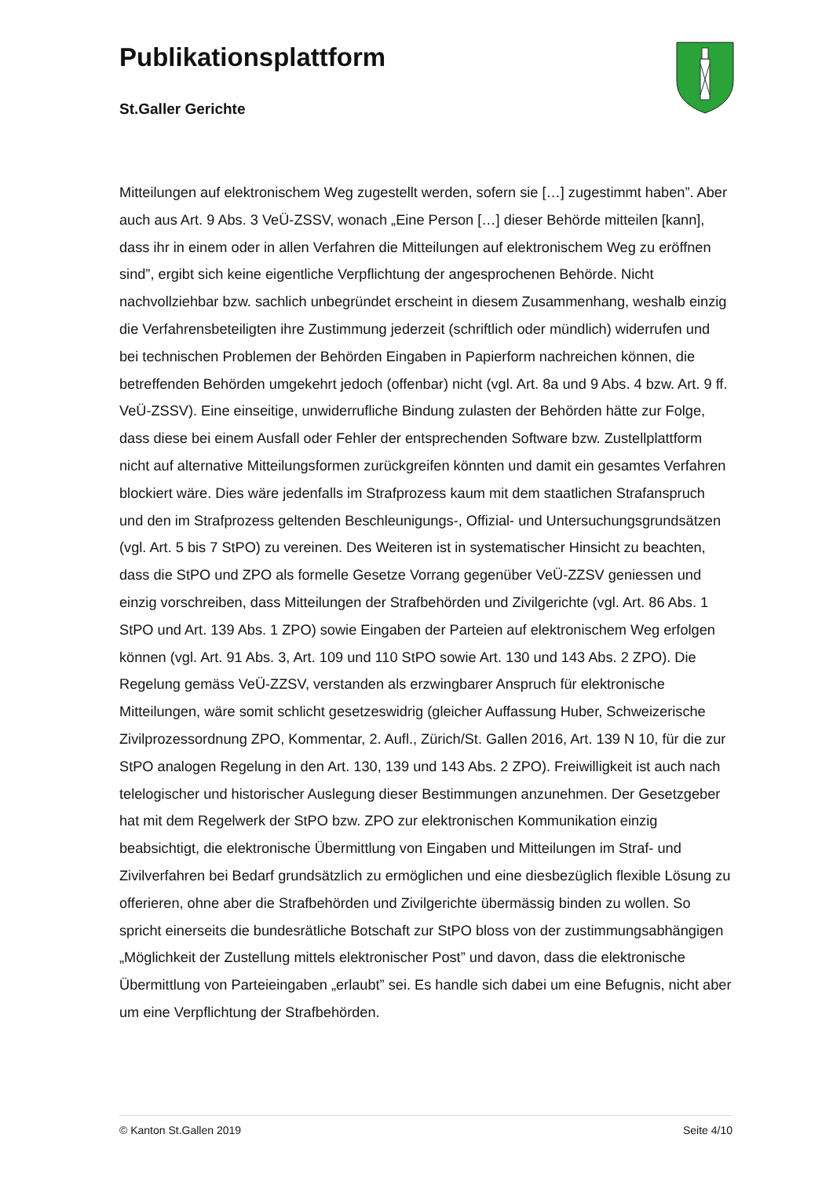Publikationsplattform
St.Galler Gerichte
Mitteilungen auf elektronischem Weg zugestellt werden, sofern sie […] zugestimmt haben”. Aber auch aus Art. 9 Abs. 3 VeÜ-ZSSV, wonach „Eine Person […] dieser Behörde mitteilen [kann], dass ihr in einem oder in allen Verfahren die Mitteilungen auf elektronischem Weg zu eröffnen sind”, ergibt sich keine eigentliche Verpflichtung der angesprochenen Behörde. Nicht nachvollziehbar bzw. sachlich unbegründet erscheint in diesem Zusammenhang, weshalb einzig die Verfahrensbeteiligten ihre Zustimmung jederzeit (schriftlich oder mündlich) widerrufen und bei technischen Problemen der Behörden Eingaben in Papierform nachreichen können, die betreffenden Behörden umgekehrt jedoch (offenbar) nicht (vgl. Art. 8a und 9 Abs. 4 bzw. Art. 9 ff. VeÜ-ZSSV). Eine einseitige, unwiderrufliche Bindung zulasten der Behörden hätte zur Folge, dass diese bei einem Ausfall oder Fehler der entsprechenden Software bzw. Zustellplattform nicht auf alternative Mitteilungsformen zurückgreifen könnten und damit ein gesamtes Verfahren blockiert wäre. Dies wäre jedenfalls im Strafprozess kaum mit dem staatlichen Strafanspruch und den im Strafprozess geltenden Beschleunigungs-, Offizial- und Untersuchungsgrundsätzen (vgl. Art. 5 bis 7 StPO) zu vereinen. Des Weiteren ist in systematischer Hinsicht zu beachten, dass die StPO und ZPO als formelle Gesetze Vorrang gegenüber VeÜ-ZZSV geniessen und einzig vorschreiben, dass Mitteilungen der Strafbehörden und Zivilgerichte (vgl. Art. 86 Abs. 1 StPO und Art. 139 Abs. 1 ZPO) sowie Eingaben der Parteien auf elektronischem Weg erfolgen können (vgl. Art. 91 Abs. 3, Art. 109 und 110 StPO sowie Art. 130 und 143 Abs. 2 ZPO). Die Regelung gemäss VeÜ-ZZSV, verstanden als erzwingbarer Anspruch für elektronische Mitteilungen, wäre somit schlicht gesetzeswidrig (gleicher Auffassung Huber, Schweizerische Zivilprozessordnung ZPO, Kommentar, 2. Aufl., Zürich/St. Gallen 2016, Art. 139 N 10, für die zur StPO analogen Regelung in den Art. 130, 139 und 143 Abs. 2 ZPO). Freiwilligkeit ist auch nach telelogischer und historischer Auslegung dieser Bestimmungen anzunehmen. Der Gesetzgeber hat mit dem Regelwerk der StPO bzw. ZPO zur elektronischen Kommunikation einzig beabsichtigt, die elektronische Übermittlung von Eingaben und Mitteilungen im Straf- und Zivilverfahren bei Bedarf grundsätzlich zu ermöglichen und eine diesbezüglich flexible Lösung zu offerieren, ohne aber die Strafbehörden und Zivilgerichte übermässig binden zu wollen. So spricht einerseits die bundesrätliche Botschaft zur StPO bloss von der zustimmungsabhängigen „Möglichkeit der Zustellung mittels elektronischer Post” und davon, dass die elektronische Übermittlung von Parteieingaben „erlaubt” sei. Es handle sich dabei um eine Befugnis, nicht aber um eine Verpflichtung der Strafbehörden.
© Kanton St.Gallen 2019 Seite 4/10